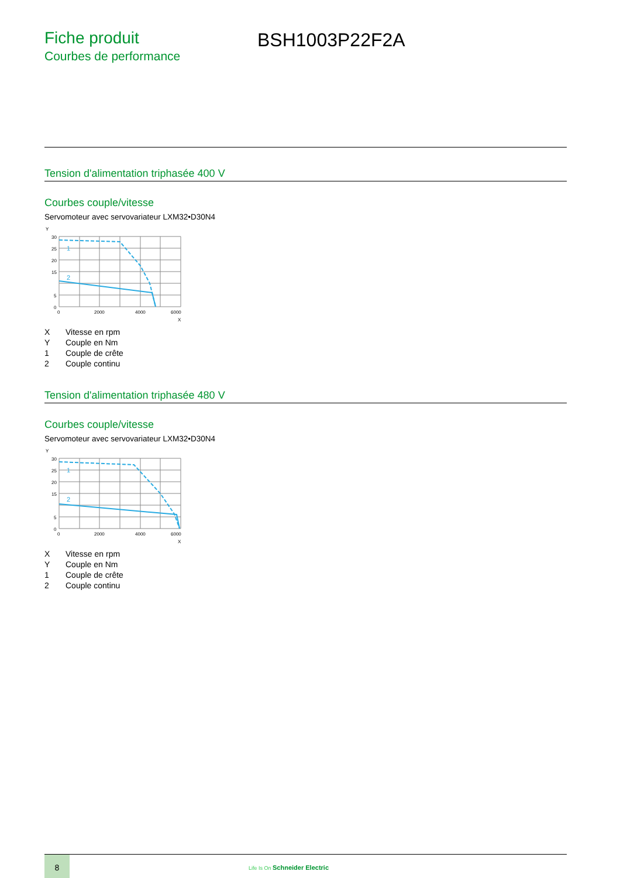Fiche produit
Courbes de performance
BSH1003P22F2A
Tension d'alimentation triphasée 400 V
Courbes couple/vitesse
Servomoteur avec servovariateur LXM32•D30N4
Y
30
25
20
15
5
0
0
2000
4000
6000
X
1
2
| X | Vitesse en rpm |
| Y | Couple en Nm |
| 1 | Couple de crête |
| 2 | Couple continu |
Tension d'alimentation triphasée 480 V
Courbes couple/vitesse
Servomoteur avec servovariateur LXM32•D30N4
Y
30
25
20
15
5
0
0
2000
4000
6000
X
1
2
| X | Vitesse en rpm |
| Y | Couple en Nm |
| 1 | Couple de crête |
| 2 | Couple continu |
8
Life Is On Schneider Electric